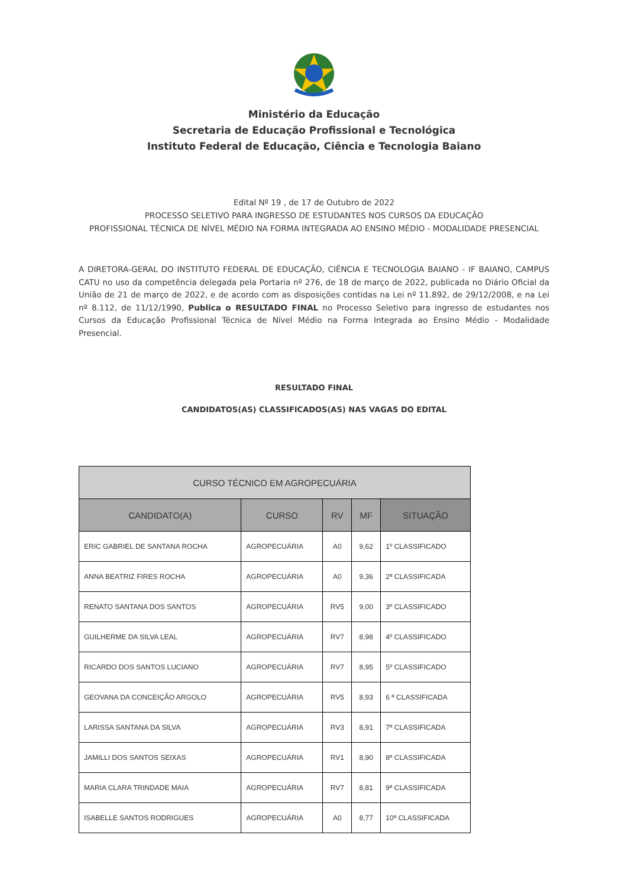Ministério da Educação
Secretaria de Educação Profissional e Tecnológica
Instituto Federal de Educação, Ciência e Tecnologia Baiano
Edital Nº 19 , de 17 de Outubro de 2022
PROCESSO SELETIVO PARA INGRESSO DE ESTUDANTES NOS CURSOS DA EDUCAÇÃO
PROFISSIONAL TÉCNICA DE NÍVEL MÉDIO NA FORMA INTEGRADA AO ENSINO MÉDIO - MODALIDADE PRESENCIAL
A DIRETORA-GERAL DO INSTITUTO FEDERAL DE EDUCAÇÃO, CIÊNCIA E TECNOLOGIA BAIANO - IF BAIANO, CAMPUS CATU no uso da competência delegada pela Portaria nº 276, de 18 de março de 2022, publicada no Diário Oficial da União de 21 de março de 2022, e de acordo com as disposições contidas na Lei nº 11.892, de 29/12/2008, e na Lei nº 8.112, de 11/12/1990, Publica o RESULTADO FINAL no Processo Seletivo para ingresso de estudantes nos Cursos da Educação Profissional Técnica de Nível Médio na Forma Integrada ao Ensino Médio - Modalidade Presencial.
RESULTADO FINAL
CANDIDATOS(AS) CLASSIFICADOS(AS) NAS VAGAS DO EDITAL
| CURSO TÉCNICO EM AGROPECUÁRIA | | | | |
| --- | --- | --- | --- | --- |
| CANDIDATO(A) | CURSO | RV | MF | SITUAÇÃO |
| ERIC GABRIEL DE SANTANA ROCHA | AGROPECUÁRIA | A0 | 9,62 | 1º CLASSIFICADO |
| ANNA BEATRIZ FIRES ROCHA | AGROPECUÁRIA | A0 | 9,36 | 2ª CLASSIFICADA |
| RENATO SANTANA DOS SANTOS | AGROPECUÁRIA | RV5 | 9,00 | 3º CLASSIFICADO |
| GUILHERME DA SILVA LEAL | AGROPECUÁRIA | RV7 | 8,98 | 4º CLASSIFICADO |
| RICARDO DOS SANTOS LUCIANO | AGROPECUÁRIA | RV7 | 8,95 | 5º CLASSIFICADO |
| GEOVANA DA CONCEIÇÃO ARGOLO | AGROPECUÁRIA | RV5 | 8,93 | 6 ª CLASSIFICADA |
| LARISSA SANTANA DA SILVA | AGROPECUÁRIA | RV3 | 8,91 | 7ª CLASSIFICADA |
| JAMILLI DOS SANTOS SEIXAS | AGROPECUÁRIA | RV1 | 8,90 | 8ª CLASSIFICADA |
| MARIA CLARA TRINDADE MAIA | AGROPECUÁRIA | RV7 | 8,81 | 9ª CLASSIFICADA |
| ISABELLE SANTOS RODRIGUES | AGROPECUÁRIA | A0 | 8,77 | 10ª CLASSIFICADA |